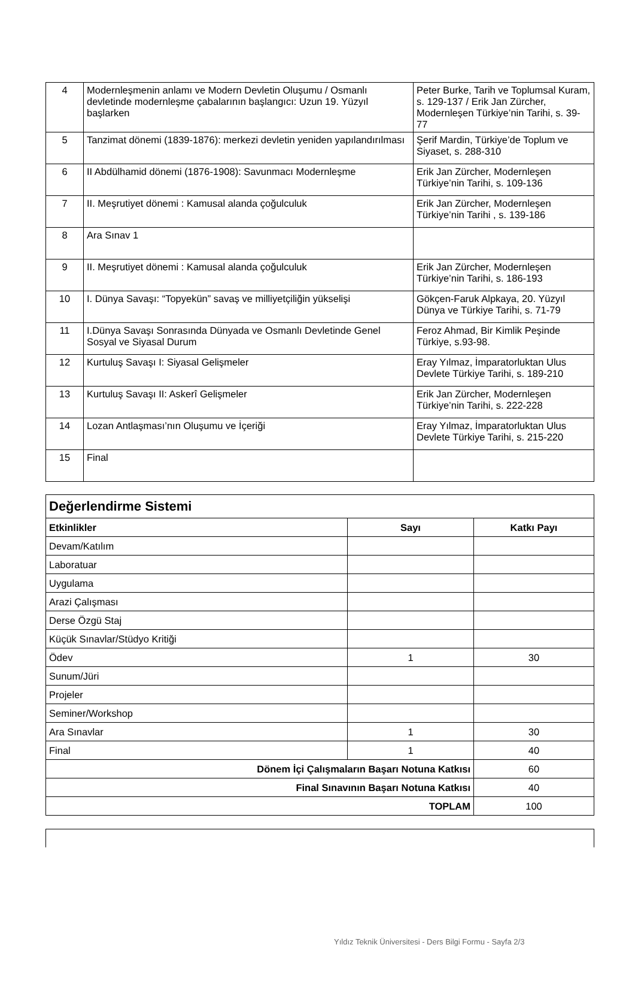| 4 | Modernleşmenin anlamı ve Modern Devletin Oluşumu / Osmanlı devletinde modernleşme çabalarının başlangıcı: Uzun 19. Yüzyıl başlarken | Peter Burke, Tarih ve Toplumsal Kuram, s. 129-137 / Erik Jan Zürcher, Modernleşen Türkiye’nin Tarihi, s. 39-77 |
| 5 | Tanzimat dönemi (1839-1876): merkezi devletin yeniden yapılandırılması | Şerif Mardin, Türkiye’de Toplum ve Siyaset, s. 288-310 |
| 6 | II Abdülhamid dönemi (1876-1908): Savunmacı Modernleşme | Erik Jan Zürcher, Modernleşen Türkiye’nin Tarihi, s. 109-136 |
| 7 | II. Meşrutiyet dönemi : Kamusal alanda çoğulculuk | Erik Jan Zürcher, Modernleşen Türkiye’nin Tarihi , s. 139-186 |
| 8 | Ara Sınav 1 | |
| 9 | II. Meşrutiyet dönemi : Kamusal alanda çoğulculuk | Erik Jan Zürcher, Modernleşen Türkiye’nin Tarihi, s. 186-193 |
| 10 | I. Dünya Savaşı: “Topyekün” savaş ve milliyetçiliğin yükselişi | Gökçen-Faruk Alpkaya, 20. Yüzyıl Dünya ve Türkiye Tarihi, s. 71-79 |
| 11 | I.Dünya Savaşı Sonrasında Dünyada ve Osmanlı Devletinde Genel Sosyal ve Siyasal Durum | Feroz Ahmad, Bir Kimlik Peşinde Türkiye, s.93-98. |
| 12 | Kurtuluş Savaşı I: Siyasal Gelişmeler | Eray Yılmaz, İmparatorluktan Ulus Devlete Türkiye Tarihi, s. 189-210 |
| 13 | Kurtuluş Savaşı II: Askerî Gelişmeler | Erik Jan Zürcher, Modernleşen Türkiye’nin Tarihi, s. 222-228 |
| 14 | Lozan Antlaşması’nın Oluşumu ve İçeriği | Eray Yılmaz, İmparatorluktan Ulus Devlete Türkiye Tarihi, s. 215-220 |
| 15 | Final | |
| Değerlendirme Sistemi | | |
| --- | --- | --- |
| Etkinlikler | Sayı | Katkı Payı |
| Devam/Katılım | | |
| Laboratuar | | |
| Uygulama | | |
| Arazi Çalışması | | |
| Derse Özgü Staj | | |
| Küçük Sınavlar/Stüdyo Kritiği | | |
| Ödev | 1 | 30 |
| Sunum/Jüri | | |
| Projeler | | |
| Seminer/Workshop | | |
| Ara Sınavlar | 1 | 30 |
| Final | 1 | 40 |
| Dönem İçi Çalışmaların Başarı Notuna Katkısı | | 60 |
| Final Sınavının Başarı Notuna Katkısı | | 40 |
| TOPLAM | | 100 |
Yıldız Teknik Üniversitesi - Ders Bilgi Formu - Sayfa 2/3